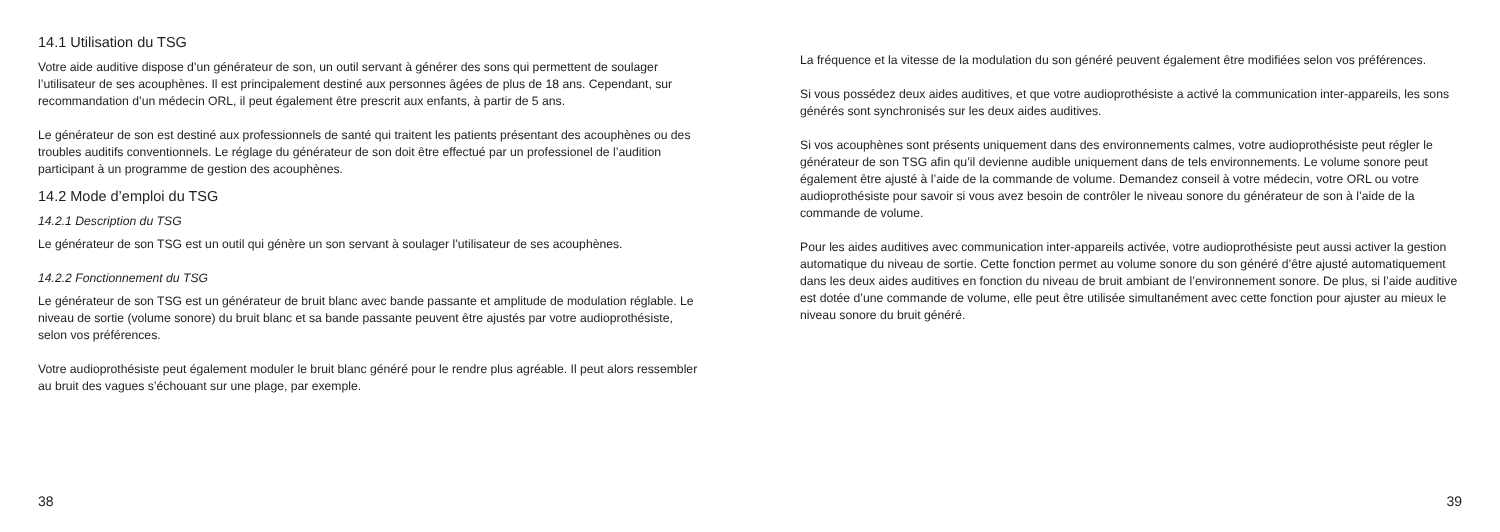14.1 Utilisation du TSG
Votre aide auditive dispose d’un générateur de son, un outil servant à générer des sons qui permettent de soulager l’utilisateur de ses acouphènes. Il est principalement destiné aux personnes âgées de plus de 18 ans. Cependant, sur recommandation d’un médecin ORL, il peut également être prescrit aux enfants, à partir de 5 ans.
Le générateur de son est destiné aux professionnels de santé qui traitent les patients présentant des acouphènes ou des troubles auditifs conventionnels. Le réglage du générateur de son doit être effectué par un professionel de l’audition participant à un programme de gestion des acouphènes.
14.2 Mode d’emploi du TSG
14.2.1 Description du TSG
Le générateur de son TSG est un outil qui génère un son servant à soulager l’utilisateur de ses acouphènes.
14.2.2 Fonctionnement du TSG
Le générateur de son TSG est un générateur de bruit blanc avec bande passante et amplitude de modulation réglable. Le niveau de sortie (volume sonore) du bruit blanc et sa bande passante peuvent être ajustés par votre audioprothésiste, selon vos préférences.
Votre audioprothésiste peut également moduler le bruit blanc généré pour le rendre plus agréable. Il peut alors ressembler au bruit des vagues s’échouant sur une plage, par exemple.
38
La fréquence et la vitesse de la modulation du son généré peuvent également être modifiées selon vos préférences.
Si vous possédez deux aides auditives, et que votre audioprothésiste a activé la communication inter-appareils, les sons générés sont synchronisés sur les deux aides auditives.
Si vos acouphènes sont présents uniquement dans des environnements calmes, votre audioprothésiste peut régler le générateur de son TSG afin qu’il devienne audible uniquement dans de tels environnements. Le volume sonore peut également être ajusté à l’aide de la commande de volume. Demandez conseil à votre médecin, votre ORL ou votre audioprothésiste pour savoir si vous avez besoin de contrôler le niveau sonore du générateur de son à l’aide de la commande de volume.
Pour les aides auditives avec communication inter-appareils activée, votre audioprothésiste peut aussi activer la gestion automatique du niveau de sortie. Cette fonction permet au volume sonore du son généré d’être ajusté automatiquement dans les deux aides auditives en fonction du niveau de bruit ambiant de l’environnement sonore. De plus, si l’aide auditive est dotée d’une commande de volume, elle peut être utilisée simultanément avec cette fonction pour ajuster au mieux le niveau sonore du bruit généré.
39